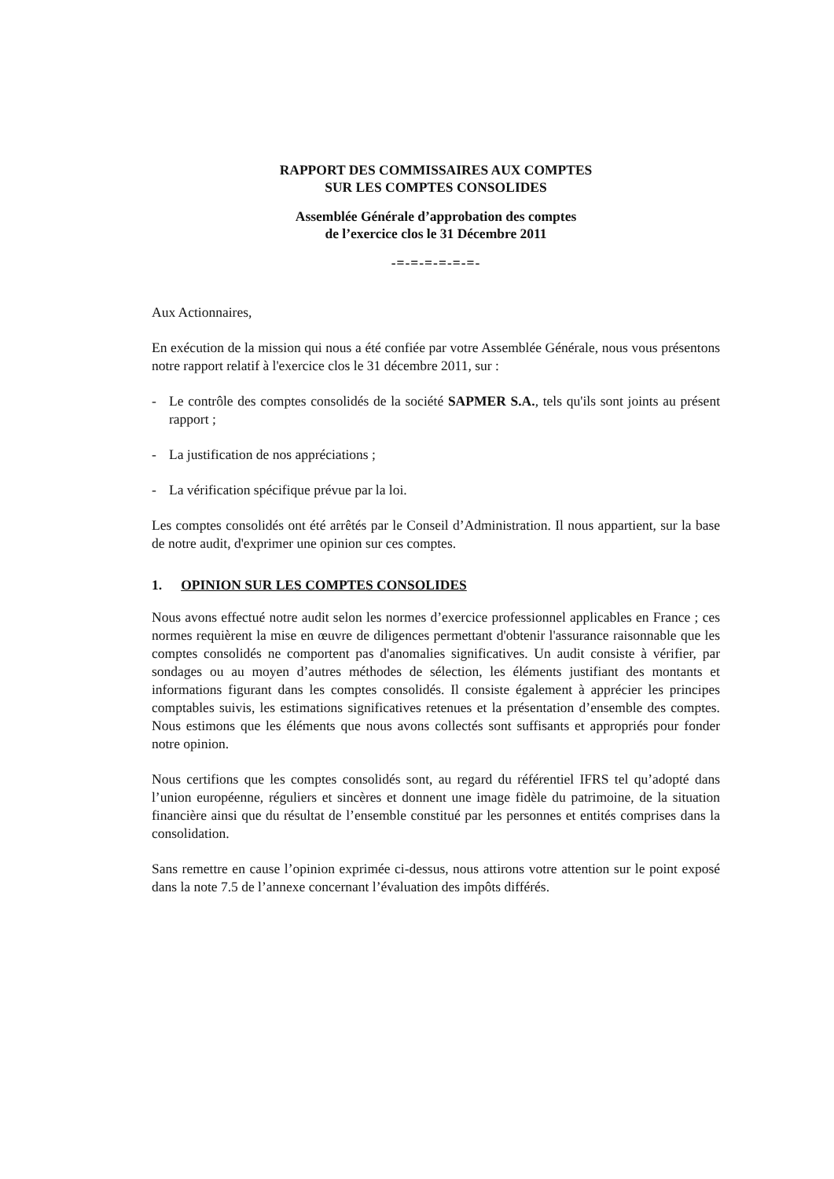RAPPORT DES COMMISSAIRES AUX COMPTES
SUR LES COMPTES CONSOLIDES
Assemblée Générale d’approbation des comptes
de l’exercice clos le 31 Décembre 2011
-=-=-=-=-=-=-
Aux Actionnaires,
En exécution de la mission qui nous a été confiée par votre Assemblée Générale, nous vous présentons notre rapport relatif à l'exercice clos le 31 décembre 2011, sur :
- Le contrôle des comptes consolidés de la société SAPMER S.A., tels qu'ils sont joints au présent rapport ;
- La justification de nos appréciations ;
- La vérification spécifique prévue par la loi.
Les comptes consolidés ont été arrêtés par le Conseil d’Administration. Il nous appartient, sur la base de notre audit, d'exprimer une opinion sur ces comptes.
1. OPINION SUR LES COMPTES CONSOLIDES
Nous avons effectué notre audit selon les normes d’exercice professionnel applicables en France ; ces normes requièrent la mise en œuvre de diligences permettant d'obtenir l'assurance raisonnable que les comptes consolidés ne comportent pas d'anomalies significatives. Un audit consiste à vérifier, par sondages ou au moyen d’autres méthodes de sélection, les éléments justifiant des montants et informations figurant dans les comptes consolidés. Il consiste également à apprécier les principes comptables suivis, les estimations significatives retenues et la présentation d’ensemble des comptes. Nous estimons que les éléments que nous avons collectés sont suffisants et appropriés pour fonder notre opinion.
Nous certifions que les comptes consolidés sont, au regard du référentiel IFRS tel qu’adopté dans l’union européenne, réguliers et sincères et donnent une image fidèle du patrimoine, de la situation financière ainsi que du résultat de l’ensemble constitué par les personnes et entités comprises dans la consolidation.
Sans remettre en cause l’opinion exprimée ci-dessus, nous attirons votre attention sur le point exposé dans la note 7.5 de l’annexe concernant l’évaluation des impôts différés.